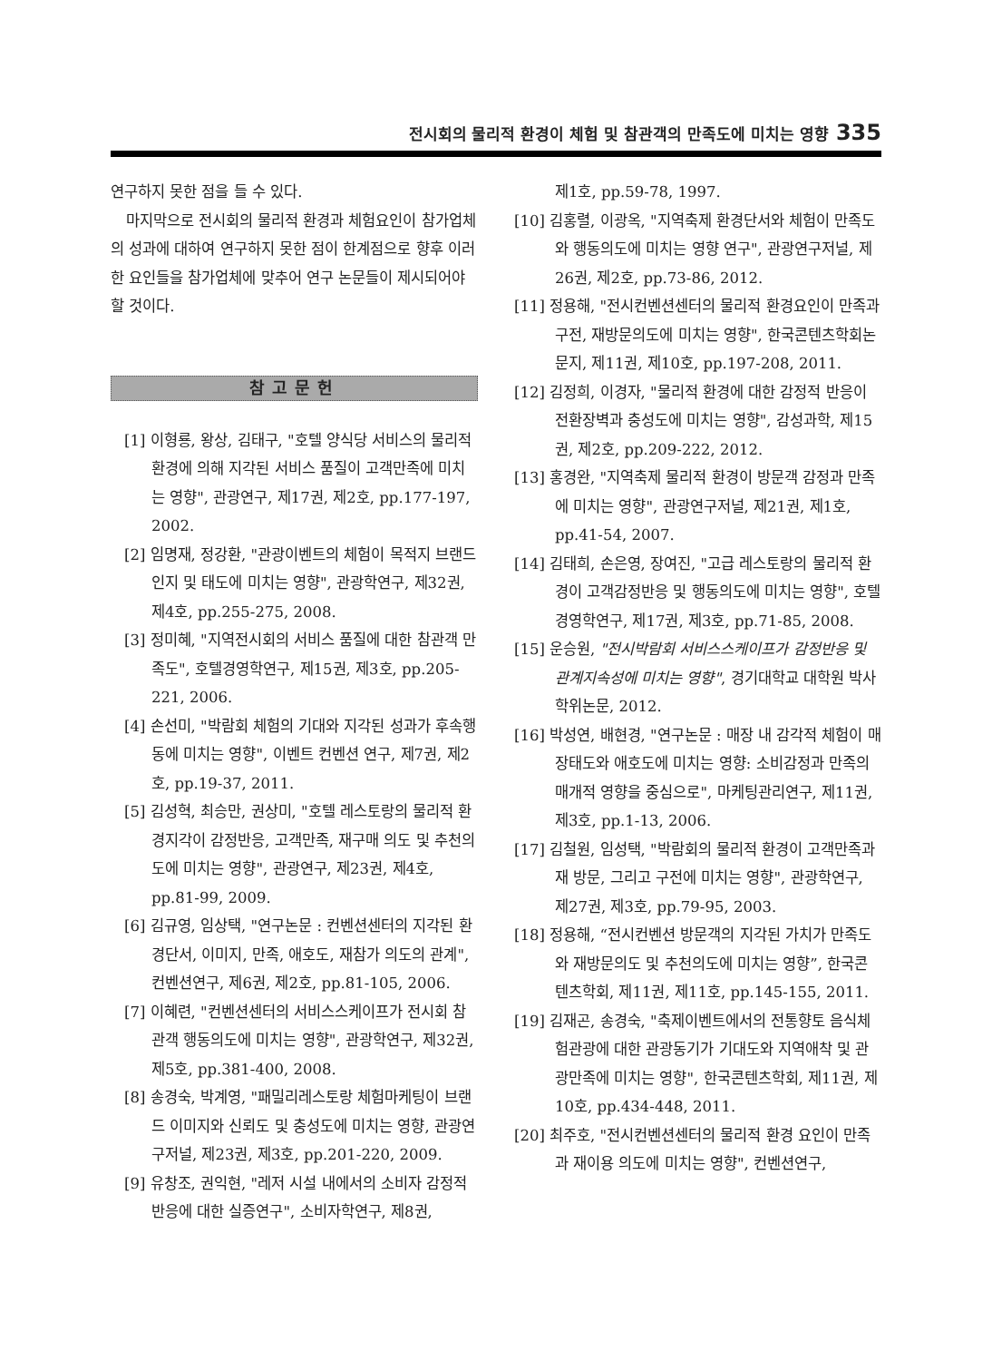전시회의 물리적 환경이 체험 및 참관객의 만족도에 미치는 영향 335
연구하지 못한 점을 들 수 있다.
마지막으로 전시회의 물리적 환경과 체험요인이 참가업체의 성과에 대하여 연구하지 못한 점이 한계점으로 향후 이러한 요인들을 참가업체에 맞추어 연구 논문들이 제시되어야 할 것이다.
참고문헌
[1] 이형룡, 왕상, 김태구, "호텔 양식당 서비스의 물리적 환경에 의해 지각된 서비스 품질이 고객만족에 미치는 영향", 관광연구, 제17권, 제2호, pp.177-197, 2002.
[2] 임명재, 정강환, "관광이벤트의 체험이 목적지 브랜드 인지 및 태도에 미치는 영향", 관광학연구, 제32권, 제4호, pp.255-275, 2008.
[3] 정미혜, "지역전시회의 서비스 품질에 대한 참관객 만족도", 호텔경영학연구, 제15권, 제3호, pp.205-221, 2006.
[4] 손선미, "박람회 체험의 기대와 지각된 성과가 후속행동에 미치는 영향", 이벤트 컨벤션 연구, 제7권, 제2호, pp.19-37, 2011.
[5] 김성혁, 최승만, 권상미, "호텔 레스토랑의 물리적 환경지각이 감정반응, 고객만족, 재구매 의도 및 추천의도에 미치는 영향", 관광연구, 제23권, 제4호, pp.81-99, 2009.
[6] 김규영, 임상택, "연구논문 : 컨벤션센터의 지각된 환경단서, 이미지, 만족, 애호도, 재참가 의도의 관계", 컨벤션연구, 제6권, 제2호, pp.81-105, 2006.
[7] 이혜련, "컨벤션센터의 서비스스케이프가 전시회 참관객 행동의도에 미치는 영향", 관광학연구, 제32권, 제5호, pp.381-400, 2008.
[8] 송경숙, 박계영, "패밀리레스토랑 체험마케팅이 브랜드 이미지와 신뢰도 및 충성도에 미치는 영향, 관광연구저널, 제23권, 제3호, pp.201-220, 2009.
[9] 유창조, 권익현, "레저 시설 내에서의 소비자 감정적 반응에 대한 실증연구", 소비자학연구, 제8권,
제1호, pp.59-78, 1997.
[10] 김홍렬, 이광옥, "지역축제 환경단서와 체험이 만족도와 행동의도에 미치는 영향 연구", 관광연구저널, 제26권, 제2호, pp.73-86, 2012.
[11] 정용해, "전시컨벤션센터의 물리적 환경요인이 만족과 구전, 재방문의도에 미치는 영향", 한국콘텐츠학회논문지, 제11권, 제10호, pp.197-208, 2011.
[12] 김정희, 이경자, "물리적 환경에 대한 감정적 반응이 전환장벽과 충성도에 미치는 영향", 감성과학, 제15권, 제2호, pp.209-222, 2012.
[13] 홍경완, "지역축제 물리적 환경이 방문객 감정과 만족에 미치는 영향", 관광연구저널, 제21권, 제1호, pp.41-54, 2007.
[14] 김태희, 손은영, 장여진, "고급 레스토랑의 물리적 환경이 고객감정반응 및 행동의도에 미치는 영향", 호텔경영학연구, 제17권, 제3호, pp.71-85, 2008.
[15] 운승원, "전시박람회 서비스스케이프가 감정반응 및 관계지속성에 미치는 영향", 경기대학교 대학원 박사학위논문, 2012.
[16] 박성연, 배현경, "연구논문 : 매장 내 감각적 체험이 매장태도와 애호도에 미치는 영향: 소비감정과 만족의 매개적 영향을 중심으로", 마케팅관리연구, 제11권, 제3호, pp.1-13, 2006.
[17] 김철원, 임성택, "박람회의 물리적 환경이 고객만족과 재 방문, 그리고 구전에 미치는 영향", 관광학연구, 제27권, 제3호, pp.79-95, 2003.
[18] 정용해, “전시컨벤션 방문객의 지각된 가치가 만족도와 재방문의도 및 추천의도에 미치는 영향”, 한국콘텐츠학회, 제11권, 제11호, pp.145-155, 2011.
[19] 김재곤, 송경숙, "축제이벤트에서의 전통향토 음식체험관광에 대한 관광동기가 기대도와 지역애착 및 관광만족에 미치는 영향", 한국콘텐츠학회, 제11권, 제10호, pp.434-448, 2011.
[20] 최주호, "전시컨벤션센터의 물리적 환경 요인이 만족과 재이용 의도에 미치는 영향", 컨벤션연구,